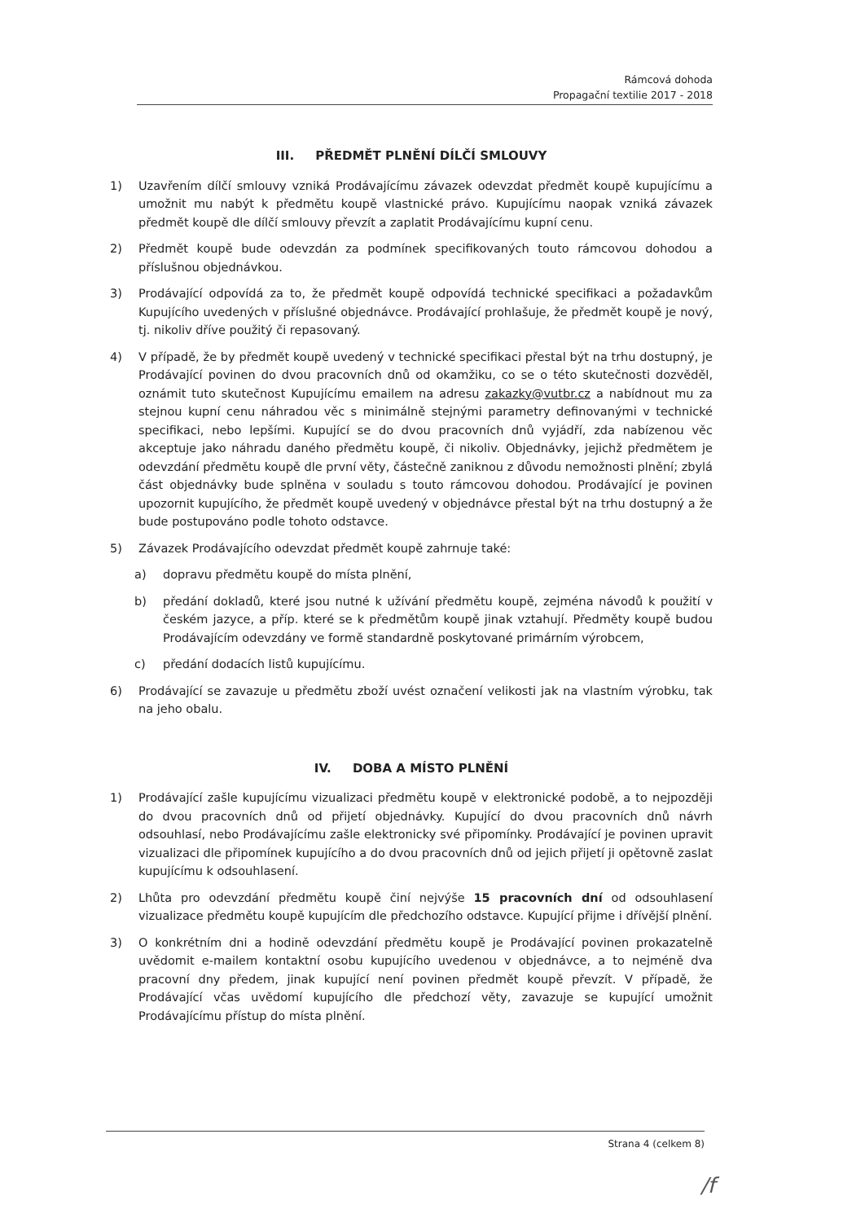Rámcová dohoda
Propagační textilie 2017 - 2018
III. PŘEDMĚT PLNĚNÍ DÍLČÍ SMLOUVY
1) Uzavřením dílčí smlouvy vzniká Prodávajícímu závazek odevzdat předmět koupě kupujícímu a umožnit mu nabýt k předmětu koupě vlastnické právo. Kupujícímu naopak vzniká závazek předmět koupě dle dílčí smlouvy převzít a zaplatit Prodávajícímu kupní cenu.
2) Předmět koupě bude odevzdán za podmínek specifikovaných touto rámcovou dohodou a příslušnou objednávkou.
3) Prodávající odpovídá za to, že předmět koupě odpovídá technické specifikaci a požadavkům Kupujícího uvedených v příslušné objednávce. Prodávající prohlašuje, že předmět koupě je nový, tj. nikoliv dříve použitý či repasovaný.
4) V případě, že by předmět koupě uvedený v technické specifikaci přestal být na trhu dostupný, je Prodávající povinen do dvou pracovních dnů od okamžiku, co se o této skutečnosti dozvěděl, oznámit tuto skutečnost Kupujícímu emailem na adresu zakazky@vutbr.cz a nabídnout mu za stejnou kupní cenu náhradou věc s minimálně stejnými parametry definovanými v technické specifikaci, nebo lepšími. Kupující se do dvou pracovních dnů vyjádří, zda nabízenou věc akceptuje jako náhradu daného předmětu koupě, či nikoliv. Objednávky, jejichž předmětem je odevzdání předmětu koupě dle první věty, částečně zaniknou z důvodu nemožnosti plnění; zbylá část objednávky bude splněna v souladu s touto rámcovou dohodou. Prodávající je povinen upozornit kupujícího, že předmět koupě uvedený v objednávce přestal být na trhu dostupný a že bude postupováno podle tohoto odstavce.
5) Závazek Prodávajícího odevzdat předmět koupě zahrnuje také:
a) dopravu předmětu koupě do místa plnění,
b) předání dokladů, které jsou nutné k užívání předmětu koupě, zejména návodů k použití v českém jazyce, a příp. které se k předmětům koupě jinak vztahují. Předměty koupě budou Prodávajícím odevzdány ve formě standardně poskytované primárním výrobcem,
c) předání dodacích listů kupujícímu.
6) Prodávající se zavazuje u předmětu zboží uvést označení velikosti jak na vlastním výrobku, tak na jeho obalu.
IV. DOBA A MÍSTO PLNĚNÍ
1) Prodávající zašle kupujícímu vizualizaci předmětu koupě v elektronické podobě, a to nejpozději do dvou pracovních dnů od přijetí objednávky. Kupující do dvou pracovních dnů návrh odsouhlasí, nebo Prodávajícímu zašle elektronicky své připomínky. Prodávající je povinen upravit vizualizaci dle připomínek kupujícího a do dvou pracovních dnů od jejich přijetí ji opětovně zaslat kupujícímu k odsouhlasení.
2) Lhůta pro odevzdání předmětu koupě činí nejvýše 15 pracovních dní od odsouhlasení vizualizace předmětu koupě kupujícím dle předchozího odstavce. Kupující přijme i dřívější plnění.
3) O konkrétním dni a hodině odevzdání předmětu koupě je Prodávající povinen prokazatelně uvědomit e-mailem kontaktní osobu kupujícího uvedenou v objednávce, a to nejméně dva pracovní dny předem, jinak kupující není povinen předmět koupě převzít. V případě, že Prodávající včas uvědomí kupujícího dle předchozí věty, zavazuje se kupující umožnit Prodávajícímu přístup do místa plnění.
Strana 4 (celkem 8)
/f